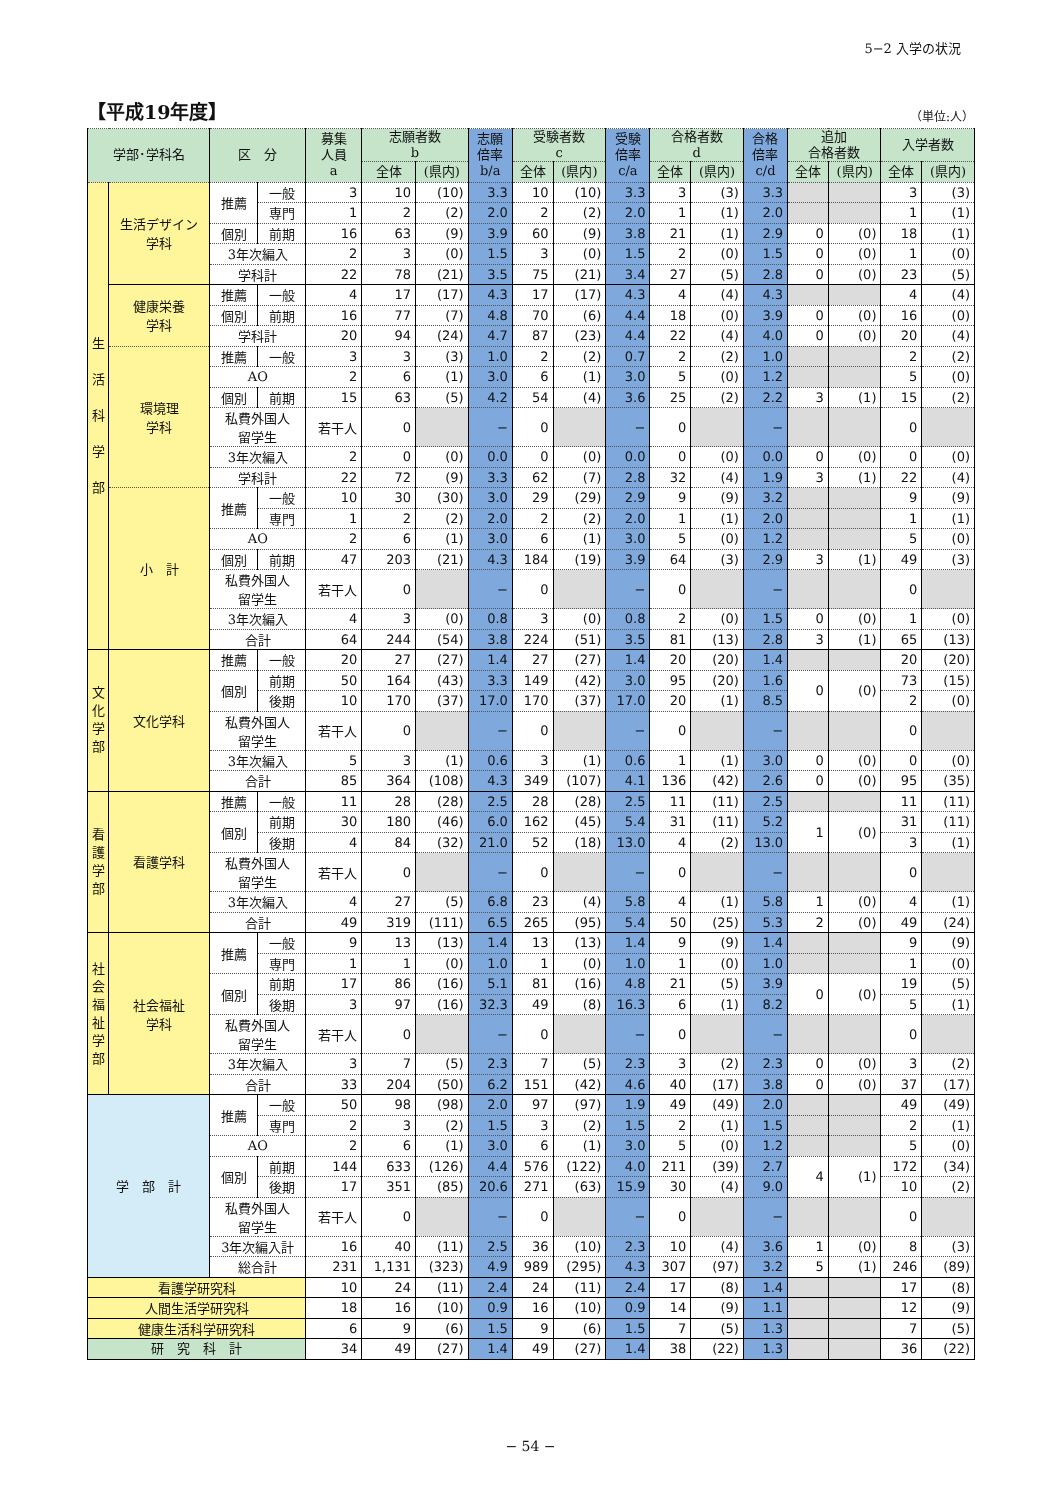5−2 入学の状況
【平成19年度】
（単位:人）
| 学部･学科名 | | 区 分 | | 募集 人員 a | 志願者数 b | | 志願 倍率 b/a | 受験者数 c | | 受験 倍率 c/a | 合格者数 d | | 合格 倍率 c/d | 追加 合格者数 | | 入学者数 | |
| --- | --- | --- | --- | --- | --- | --- | --- | --- | --- | --- | --- | --- | --- | --- | --- | --- | --- |
| | | | | | 全体 | (県内) | | 全体 | (県内) | | 全体 | (県内) | | 全体 | (県内) | 全体 | (県内) |
| 生 活 科 学 部 | 生活デザイン 学科 | 推薦 | 一般 | 3 | 10 | (10) | 3.3 | 10 | (10) | 3.3 | 3 | (3) | 3.3 | | | 3 | (3) |
| | | | 専門 | 1 | 2 | (2) | 2.0 | 2 | (2) | 2.0 | 1 | (1) | 2.0 | | | 1 | (1) |
| | | 個別 | 前期 | 16 | 63 | (9) | 3.9 | 60 | (9) | 3.8 | 21 | (1) | 2.9 | 0 | (0) | 18 | (1) |
| | | 3年次編入 | | 2 | 3 | (0) | 1.5 | 3 | (0) | 1.5 | 2 | (0) | 1.5 | 0 | (0) | 1 | (0) |
| | | 学科計 | | 22 | 78 | (21) | 3.5 | 75 | (21) | 3.4 | 27 | (5) | 2.8 | 0 | (0) | 23 | (5) |
| | 健康栄養 学科 | 推薦 | 一般 | 4 | 17 | (17) | 4.3 | 17 | (17) | 4.3 | 4 | (4) | 4.3 | | | 4 | (4) |
| | | 個別 | 前期 | 16 | 77 | (7) | 4.8 | 70 | (6) | 4.4 | 18 | (0) | 3.9 | 0 | (0) | 16 | (0) |
| | | 学科計 | | 20 | 94 | (24) | 4.7 | 87 | (23) | 4.4 | 22 | (4) | 4.0 | 0 | (0) | 20 | (4) |
| | 環境理 学科 | 推薦 | 一般 | 3 | 3 | (3) | 1.0 | 2 | (2) | 0.7 | 2 | (2) | 1.0 | | | 2 | (2) |
| | | AO | | 2 | 6 | (1) | 3.0 | 6 | (1) | 3.0 | 5 | (0) | 1.2 | | | 5 | (0) |
| | | 個別 | 前期 | 15 | 63 | (5) | 4.2 | 54 | (4) | 3.6 | 25 | (2) | 2.2 | 3 | (1) | 15 | (2) |
| | | 私費外国人 留学生 | | 若干人 | 0 | | − | 0 | | − | 0 | | − | | | 0 | |
| | | 3年次編入 | | 2 | 0 | (0) | 0.0 | 0 | (0) | 0.0 | 0 | (0) | 0.0 | 0 | (0) | 0 | (0) |
| | | 学科計 | | 22 | 72 | (9) | 3.3 | 62 | (7) | 2.8 | 32 | (4) | 1.9 | 3 | (1) | 22 | (4) |
| | 小 計 | 推薦 | 一般 | 10 | 30 | (30) | 3.0 | 29 | (29) | 2.9 | 9 | (9) | 3.2 | | | 9 | (9) |
| | | | 専門 | 1 | 2 | (2) | 2.0 | 2 | (2) | 2.0 | 1 | (1) | 2.0 | | | 1 | (1) |
| | | AO | | 2 | 6 | (1) | 3.0 | 6 | (1) | 3.0 | 5 | (0) | 1.2 | | | 5 | (0) |
| | | 個別 | 前期 | 47 | 203 | (21) | 4.3 | 184 | (19) | 3.9 | 64 | (3) | 2.9 | 3 | (1) | 49 | (3) |
| | | 私費外国人 留学生 | | 若干人 | 0 | | − | 0 | | − | 0 | | − | | | 0 | |
| | | 3年次編入 | | 4 | 3 | (0) | 0.8 | 3 | (0) | 0.8 | 2 | (0) | 1.5 | 0 | (0) | 1 | (0) |
| | | 合計 | | 64 | 244 | (54) | 3.8 | 224 | (51) | 3.5 | 81 | (13) | 2.8 | 3 | (1) | 65 | (13) |
| 文化学部 | 文化学科 | 推薦 | 一般 | 20 | 27 | (27) | 1.4 | 27 | (27) | 1.4 | 20 | (20) | 1.4 | | | 20 | (20) |
| | | 個別 | 前期 | 50 | 164 | (43) | 3.3 | 149 | (42) | 3.0 | 95 | (20) | 1.6 | 0 | (0) | 73 | (15) |
| | | | 後期 | 10 | 170 | (37) | 17.0 | 170 | (37) | 17.0 | 20 | (1) | 8.5 | | | 2 | (0) |
| | | 私費外国人 留学生 | | 若干人 | 0 | | − | 0 | | − | 0 | | − | | | 0 | |
| | | 3年次編入 | | 5 | 3 | (1) | 0.6 | 3 | (1) | 0.6 | 1 | (1) | 3.0 | 0 | (0) | 0 | (0) |
| | | 合計 | | 85 | 364 | (108) | 4.3 | 349 | (107) | 4.1 | 136 | (42) | 2.6 | 0 | (0) | 95 | (35) |
| 看護学部 | 看護学科 | 推薦 | 一般 | 11 | 28 | (28) | 2.5 | 28 | (28) | 2.5 | 11 | (11) | 2.5 | | | 11 | (11) |
| | | 個別 | 前期 | 30 | 180 | (46) | 6.0 | 162 | (45) | 5.4 | 31 | (11) | 5.2 | 1 | (0) | 31 | (11) |
| | | | 後期 | 4 | 84 | (32) | 21.0 | 52 | (18) | 13.0 | 4 | (2) | 13.0 | | | 3 | (1) |
| | | 私費外国人 留学生 | | 若干人 | 0 | | − | 0 | | − | 0 | | − | | | 0 | |
| | | 3年次編入 | | 4 | 27 | (5) | 6.8 | 23 | (4) | 5.8 | 4 | (1) | 5.8 | 1 | (0) | 4 | (1) |
| | | 合計 | | 49 | 319 | (111) | 6.5 | 265 | (95) | 5.4 | 50 | (25) | 5.3 | 2 | (0) | 49 | (24) |
| 社会福祉学部 | 社会福祉 学科 | 推薦 | 一般 | 9 | 13 | (13) | 1.4 | 13 | (13) | 1.4 | 9 | (9) | 1.4 | | | 9 | (9) |
| | | | 専門 | 1 | 1 | (0) | 1.0 | 1 | (0) | 1.0 | 1 | (0) | 1.0 | | | 1 | (0) |
| | | 個別 | 前期 | 17 | 86 | (16) | 5.1 | 81 | (16) | 4.8 | 21 | (5) | 3.9 | 0 | (0) | 19 | (5) |
| | | | 後期 | 3 | 97 | (16) | 32.3 | 49 | (8) | 16.3 | 6 | (1) | 8.2 | | | 5 | (1) |
| | | 私費外国人 留学生 | | 若干人 | 0 | | − | 0 | | − | 0 | | − | | | 0 | |
| | | 3年次編入 | | 3 | 7 | (5) | 2.3 | 7 | (5) | 2.3 | 3 | (2) | 2.3 | 0 | (0) | 3 | (2) |
| | | 合計 | | 33 | 204 | (50) | 6.2 | 151 | (42) | 4.6 | 40 | (17) | 3.8 | 0 | (0) | 37 | (17) |
| 学 部 計 | | 推薦 | 一般 | 50 | 98 | (98) | 2.0 | 97 | (97) | 1.9 | 49 | (49) | 2.0 | | | 49 | (49) |
| | | | 専門 | 2 | 3 | (2) | 1.5 | 3 | (2) | 1.5 | 2 | (1) | 1.5 | | | 2 | (1) |
| | | AO | | 2 | 6 | (1) | 3.0 | 6 | (1) | 3.0 | 5 | (0) | 1.2 | | | 5 | (0) |
| | | 個別 | 前期 | 144 | 633 | (126) | 4.4 | 576 | (122) | 4.0 | 211 | (39) | 2.7 | 4 | (1) | 172 | (34) |
| | | | 後期 | 17 | 351 | (85) | 20.6 | 271 | (63) | 15.9 | 30 | (4) | 9.0 | | | 10 | (2) |
| | | 私費外国人 留学生 | | 若干人 | 0 | | − | 0 | | − | 0 | | − | | | 0 | |
| | | 3年次編入計 | | 16 | 40 | (11) | 2.5 | 36 | (10) | 2.3 | 10 | (4) | 3.6 | 1 | (0) | 8 | (3) |
| | | 総合計 | | 231 | 1,131 | (323) | 4.9 | 989 | (295) | 4.3 | 307 | (97) | 3.2 | 5 | (1) | 246 | (89) |
| 看護学研究科 | | | | 10 | 24 | (11) | 2.4 | 24 | (11) | 2.4 | 17 | (8) | 1.4 | | | 17 | (8) |
| 人間生活学研究科 | | | | 18 | 16 | (10) | 0.9 | 16 | (10) | 0.9 | 14 | (9) | 1.1 | | | 12 | (9) |
| 健康生活科学研究科 | | | | 6 | 9 | (6) | 1.5 | 9 | (6) | 1.5 | 7 | (5) | 1.3 | | | 7 | (5) |
| 研 究 科 計 | | | | 34 | 49 | (27) | 1.4 | 49 | (27) | 1.4 | 38 | (22) | 1.3 | | | 36 | (22) |
− 54 −